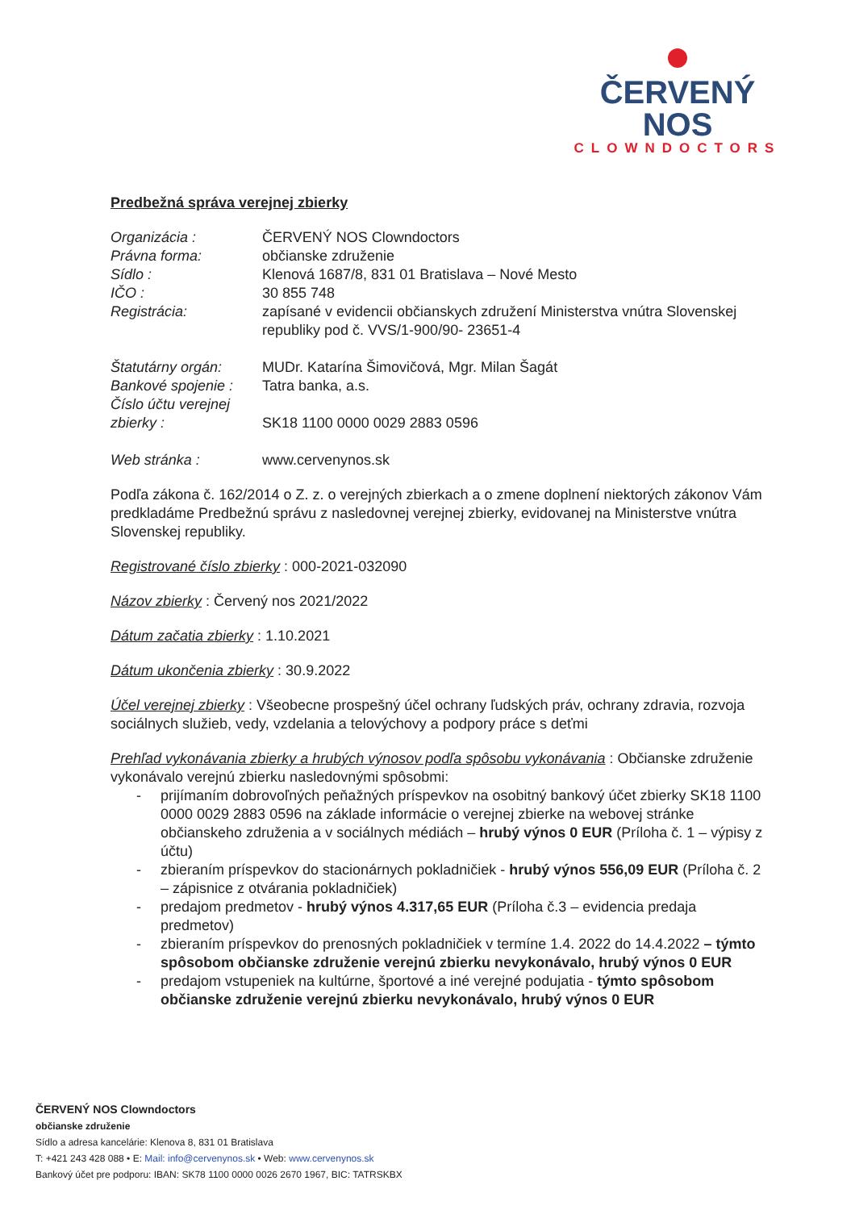ČERVENÝ NOS
CLOWNDOCTORS
Predbežná správa verejnej zbierky
Organizácia : ČERVENÝ NOS Clowndoctors
Právna forma: občianske združenie
Sídlo : Klenová 1687/8, 831 01 Bratislava – Nové Mesto
IČO : 30 855 748
Registrácia: zapísané v evidencii občianskych združení Ministerstva vnútra Slovenskej republiky pod č. VVS/1-900/90- 23651-4
Štatutárny orgán: MUDr. Katarína Šimovičová, Mgr. Milan Šagát
Bankové spojenie :
Tatra banka, a.s.
Číslo účtu verejnej zbierky :
SK18 1100 0000 0029 2883 0596
Web stránka : www.cervenynos.sk
Podľa zákona č. 162/2014 o Z. z. o verejných zbierkach a o zmene doplnení niektorých zákonov Vám predkladáme Predbežnú správu z nasledovnej verejnej zbierky, evidovanej na Ministerstve vnútra Slovenskej republiky.
Registrované číslo zbierky : 000-2021-032090
Názov zbierky : Červený nos 2021/2022
Dátum začatia zbierky : 1.10.2021
Dátum ukončenia zbierky : 30.9.2022
Účel verejnej zbierky : Všeobecne prospešný účel ochrany ľudských práv, ochrany zdravia, rozvoja sociálnych služieb, vedy, vzdelania a telovýchovy a podpory práce s deťmi
Prehľad vykonávania zbierky a hrubých výnosov podľa spôsobu vykonávania : Občianske združenie vykonávalo verejnú zbierku nasledovnými spôsobmi:
- prijímaním dobrovoľných peňažných príspevkov na osobitný bankový účet zbierky SK18 1100 0000 0029 2883 0596 na základe informácie o verejnej zbierke na webovej stránke občianskeho združenia a v sociálnych médiách – hrubý výnos 0 EUR (Príloha č. 1 – výpisy z účtu)
- zbieraním príspevkov do stacionárnych pokladničiek - hrubý výnos 556,09 EUR (Príloha č. 2 – zápisnice z otvárania pokladničiek)
- predajom predmetov - hrubý výnos 4.317,65 EUR (Príloha č.3 – evidencia predaja predmetov)
- zbieraním príspevkov do prenosných pokladničiek v termíne 1.4. 2022 do 14.4.2022 – týmto spôsobom občianske združenie verejnú zbierku nevykonávalo, hrubý výnos 0 EUR
- predajom vstupeniek na kultúrne, športové a iné verejné podujatia - týmto spôsobom občianske združenie verejnú zbierku nevykonávalo, hrubý výnos 0 EUR
ČERVENÝ NOS Clowndoctors
občianske združenie
Sídlo a adresa kancelárie: Klenova 8, 831 01 Bratislava
T: +421 243 428 088 • E: Mail: info@cervenynos.sk • Web: www.cervenynos.sk
Bankový účet pre podporu: IBAN: SK78 1100 0000 0026 2670 1967, BIC: TATRSKBX